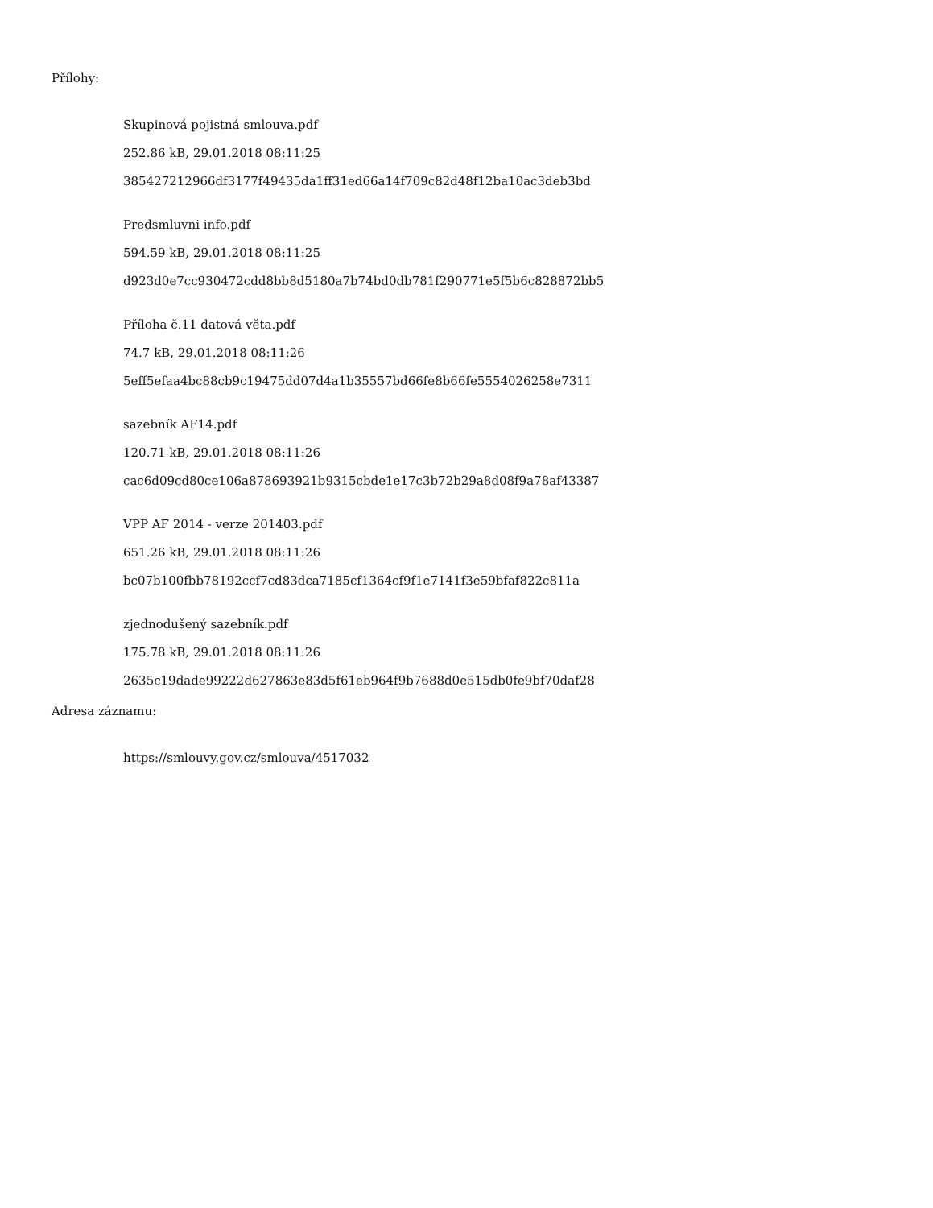Přílohy:
Skupinová pojistná smlouva.pdf
252.86 kB, 29.01.2018 08:11:25
385427212966df3177f49435da1ff31ed66a14f709c82d48f12ba10ac3deb3bd
Predsmluvni info.pdf
594.59 kB, 29.01.2018 08:11:25
d923d0e7cc930472cdd8bb8d5180a7b74bd0db781f290771e5f5b6c828872bb5
Příloha č.11 datová věta.pdf
74.7 kB, 29.01.2018 08:11:26
5eff5efaa4bc88cb9c19475dd07d4a1b35557bd66fe8b66fe5554026258e7311
sazebník AF14.pdf
120.71 kB, 29.01.2018 08:11:26
cac6d09cd80ce106a878693921b9315cbde1e17c3b72b29a8d08f9a78af43387
VPP AF 2014 - verze 201403.pdf
651.26 kB, 29.01.2018 08:11:26
bc07b100fbb78192ccf7cd83dca7185cf1364cf9f1e7141f3e59bfaf822c811a
zjednodušený sazebník.pdf
175.78 kB, 29.01.2018 08:11:26
2635c19dade99222d627863e83d5f61eb964f9b7688d0e515db0fe9bf70daf28
Adresa záznamu:
https://smlouvy.gov.cz/smlouva/4517032